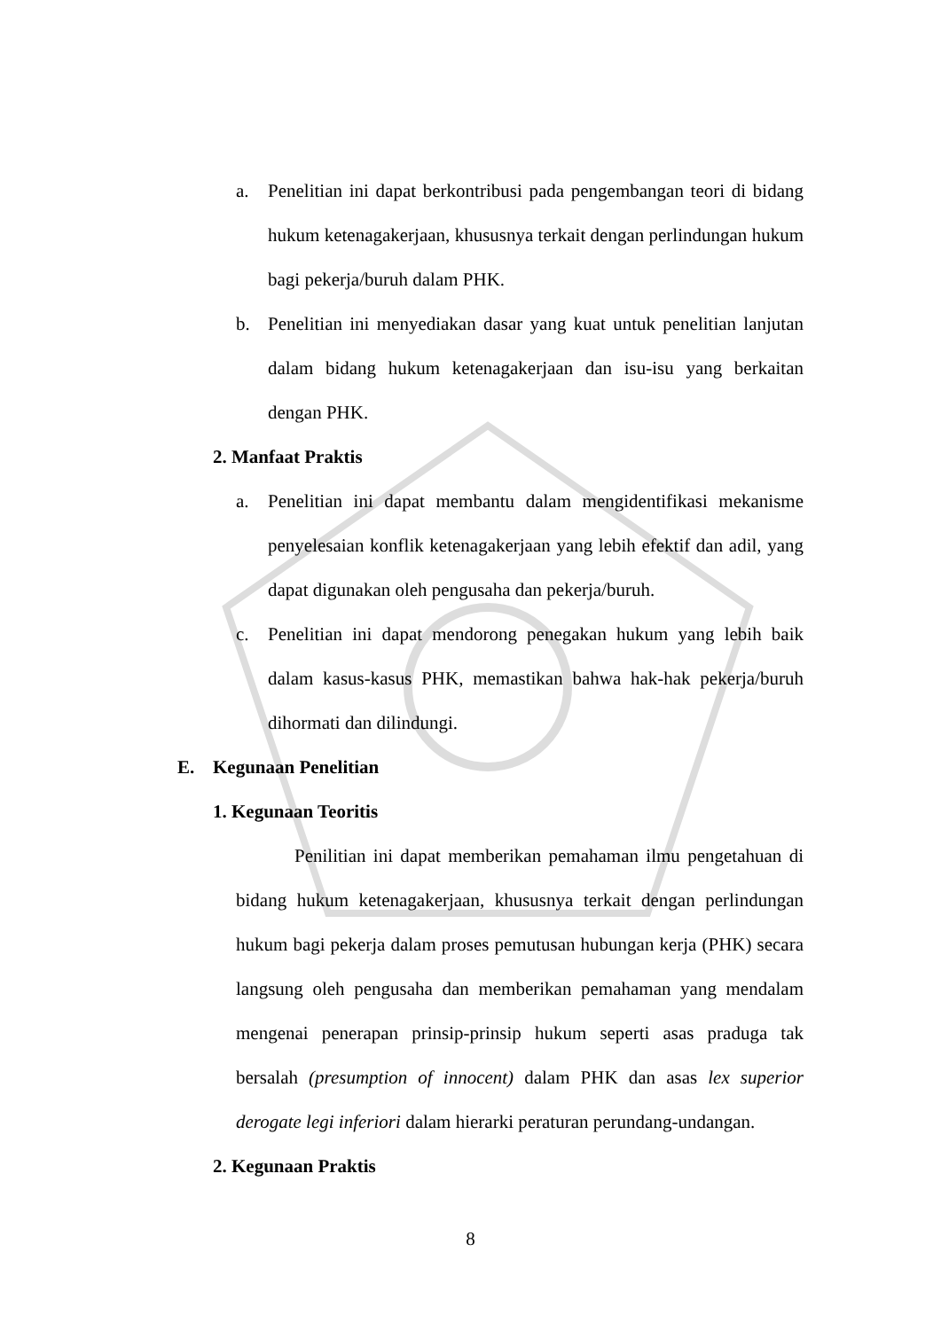a. Penelitian ini dapat berkontribusi pada pengembangan teori di bidang hukum ketenagakerjaan, khususnya terkait dengan perlindungan hukum bagi pekerja/buruh dalam PHK.
b. Penelitian ini menyediakan dasar yang kuat untuk penelitian lanjutan dalam bidang hukum ketenagakerjaan dan isu-isu yang berkaitan dengan PHK.
2. Manfaat Praktis
a. Penelitian ini dapat membantu dalam mengidentifikasi mekanisme penyelesaian konflik ketenagakerjaan yang lebih efektif dan adil, yang dapat digunakan oleh pengusaha dan pekerja/buruh.
c. Penelitian ini dapat mendorong penegakan hukum yang lebih baik dalam kasus-kasus PHK, memastikan bahwa hak-hak pekerja/buruh dihormati dan dilindungi.
E. Kegunaan Penelitian
1. Kegunaan Teoritis
Penilitian ini dapat memberikan pemahaman ilmu pengetahuan di bidang hukum ketenagakerjaan, khususnya terkait dengan perlindungan hukum bagi pekerja dalam proses pemutusan hubungan kerja (PHK) secara langsung oleh pengusaha dan memberikan pemahaman yang mendalam mengenai penerapan prinsip-prinsip hukum seperti asas praduga tak bersalah (presumption of innocent) dalam PHK dan asas lex superior derogate legi inferiori dalam hierarki peraturan perundang-undangan.
2. Kegunaan Praktis
8